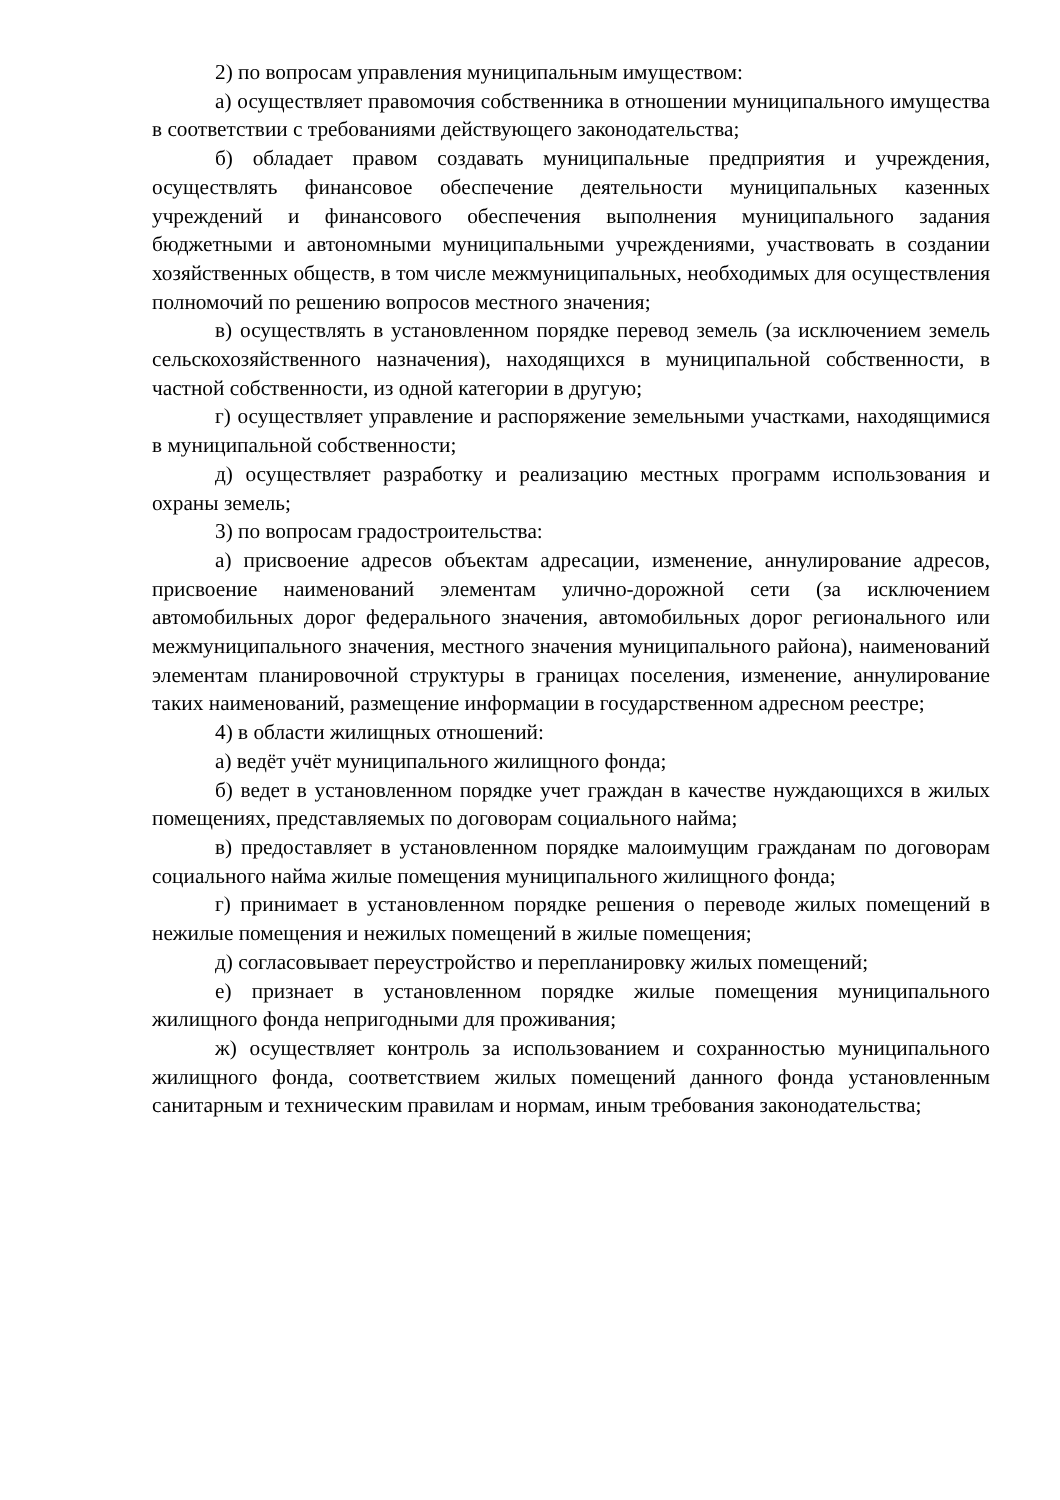2) по вопросам управления муниципальным имуществом:
а) осуществляет правомочия собственника в отношении муниципального имущества в соответствии с требованиями действующего законодательства;
б) обладает правом создавать муниципальные предприятия и учреждения, осуществлять финансовое обеспечение деятельности муниципальных казенных учреждений и финансового обеспечения выполнения муниципального задания бюджетными и автономными муниципальными учреждениями, участвовать в создании хозяйственных обществ, в том числе межмуниципальных, необходимых для осуществления полномочий по решению вопросов местного значения;
в) осуществлять в установленном порядке перевод земель (за исключением земель сельскохозяйственного назначения), находящихся в муниципальной собственности, в частной собственности, из одной категории в другую;
г) осуществляет управление и распоряжение земельными участками, находящимися в муниципальной собственности;
д) осуществляет разработку и реализацию местных программ использования и охраны земель;
3) по вопросам градостроительства:
а) присвоение адресов объектам адресации, изменение, аннулирование адресов, присвоение наименований элементам улично-дорожной сети (за исключением автомобильных дорог федерального значения, автомобильных дорог регионального или межмуниципального значения, местного значения муниципального района), наименований элементам планировочной структуры в границах поселения, изменение, аннулирование таких наименований, размещение информации в государственном адресном реестре;
4) в области жилищных отношений:
а) ведёт учёт муниципального жилищного фонда;
б) ведет в установленном порядке учет граждан в качестве нуждающихся в жилых помещениях, представляемых по договорам социального найма;
в) предоставляет в установленном порядке малоимущим гражданам по договорам социального найма жилые помещения муниципального жилищного фонда;
г) принимает в установленном порядке решения о переводе жилых помещений в нежилые помещения и нежилых помещений в жилые помещения;
д) согласовывает переустройство и перепланировку жилых помещений;
е) признает в установленном порядке жилые помещения муниципального жилищного фонда непригодными для проживания;
ж) осуществляет контроль за использованием и сохранностью муниципального жилищного фонда, соответствием жилых помещений данного фонда установленным санитарным и техническим правилам и нормам, иным требования законодательства;